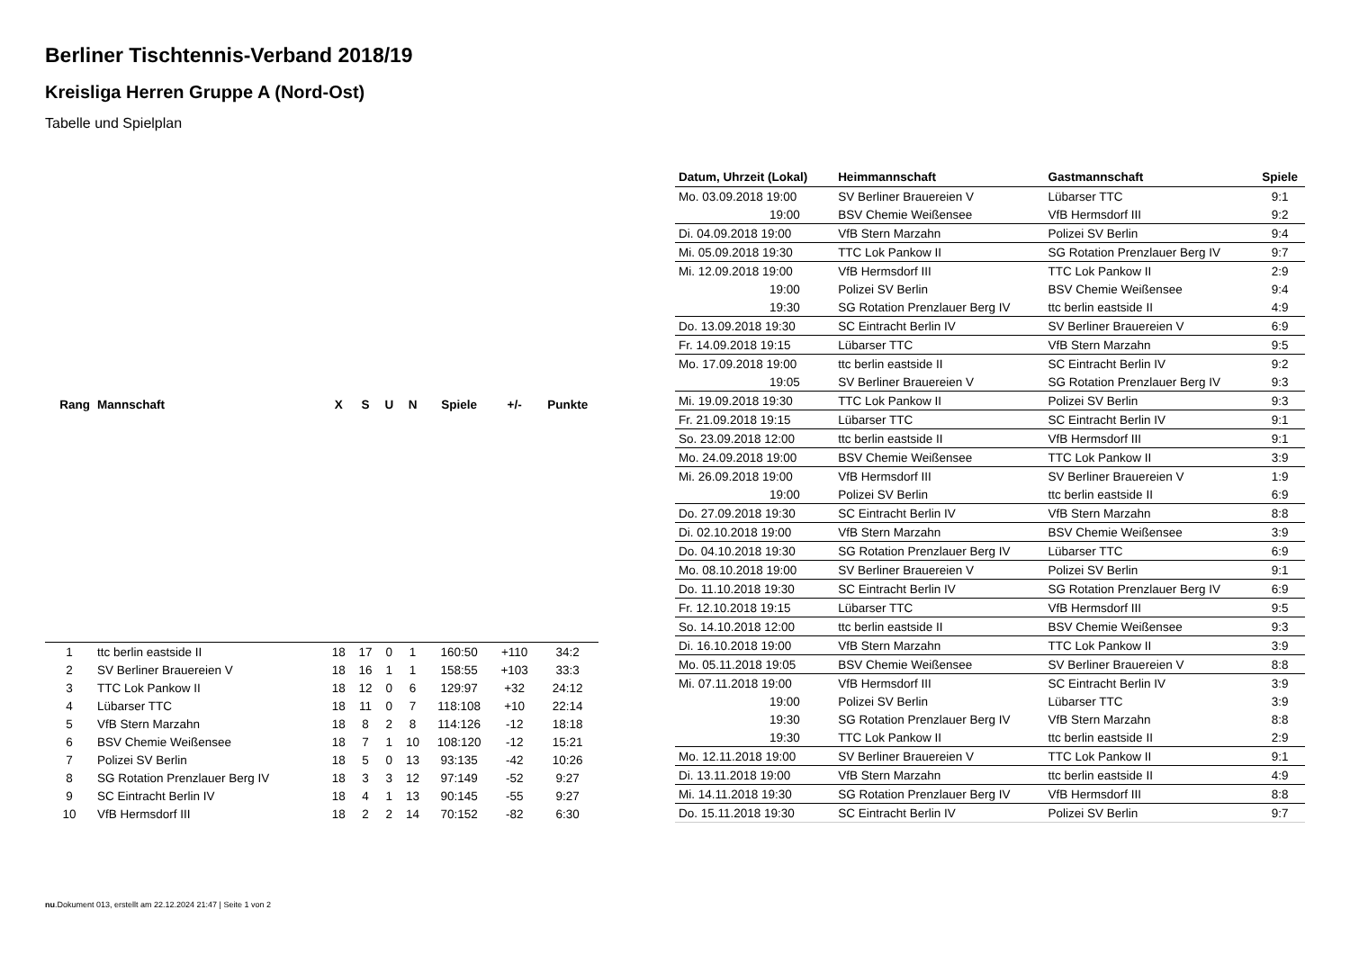Berliner Tischtennis-Verband 2018/19
Kreisliga Herren Gruppe A (Nord-Ost)
Tabelle und Spielplan
| Rang | Mannschaft | X | S | U | N | Spiele | +/- | Punkte |
| --- | --- | --- | --- | --- | --- | --- | --- | --- |
| 1 | ttc berlin eastside II | 18 | 17 | 0 | 1 | 160:50 | +110 | 34:2 |
| 2 | SV Berliner Brauereien V | 18 | 16 | 1 | 1 | 158:55 | +103 | 33:3 |
| 3 | TTC Lok Pankow II | 18 | 12 | 0 | 6 | 129:97 | +32 | 24:12 |
| 4 | Lübarser TTC | 18 | 11 | 0 | 7 | 118:108 | +10 | 22:14 |
| 5 | VfB Stern Marzahn | 18 | 8 | 2 | 8 | 114:126 | -12 | 18:18 |
| 6 | BSV Chemie Weißensee | 18 | 7 | 1 | 10 | 108:120 | -12 | 15:21 |
| 7 | Polizei SV Berlin | 18 | 5 | 0 | 13 | 93:135 | -42 | 10:26 |
| 8 | SG Rotation Prenzlauer Berg IV | 18 | 3 | 3 | 12 | 97:149 | -52 | 9:27 |
| 9 | SC Eintracht Berlin IV | 18 | 4 | 1 | 13 | 90:145 | -55 | 9:27 |
| 10 | VfB Hermsdorf III | 18 | 2 | 2 | 14 | 70:152 | -82 | 6:30 |
| Datum, Uhrzeit (Lokal) | Heimmannschaft | Gastmannschaft | Spiele |
| --- | --- | --- | --- |
| Mo. 03.09.2018 19:00 | SV Berliner Brauereien V | Lübarser TTC | 9:1 |
| 19:00 | BSV Chemie Weißensee | VfB Hermsdorf III | 9:2 |
| Di. 04.09.2018 19:00 | VfB Stern Marzahn | Polizei SV Berlin | 9:4 |
| Mi. 05.09.2018 19:30 | TTC Lok Pankow II | SG Rotation Prenzlauer Berg IV | 9:7 |
| Mi. 12.09.2018 19:00 | VfB Hermsdorf III | TTC Lok Pankow II | 2:9 |
| 19:00 | Polizei SV Berlin | BSV Chemie Weißensee | 9:4 |
| 19:30 | SG Rotation Prenzlauer Berg IV | ttc berlin eastside II | 4:9 |
| Do. 13.09.2018 19:30 | SC Eintracht Berlin IV | SV Berliner Brauereien V | 6:9 |
| Fr. 14.09.2018 19:15 | Lübarser TTC | VfB Stern Marzahn | 9:5 |
| Mo. 17.09.2018 19:00 | ttc berlin eastside II | SC Eintracht Berlin IV | 9:2 |
| 19:05 | SV Berliner Brauereien V | SG Rotation Prenzlauer Berg IV | 9:3 |
| Mi. 19.09.2018 19:30 | TTC Lok Pankow II | Polizei SV Berlin | 9:3 |
| Fr. 21.09.2018 19:15 | Lübarser TTC | SC Eintracht Berlin IV | 9:1 |
| So. 23.09.2018 12:00 | ttc berlin eastside II | VfB Hermsdorf III | 9:1 |
| Mo. 24.09.2018 19:00 | BSV Chemie Weißensee | TTC Lok Pankow II | 3:9 |
| Mi. 26.09.2018 19:00 | VfB Hermsdorf III | SV Berliner Brauereien V | 1:9 |
| 19:00 | Polizei SV Berlin | ttc berlin eastside II | 6:9 |
| Do. 27.09.2018 19:30 | SC Eintracht Berlin IV | VfB Stern Marzahn | 8:8 |
| Di. 02.10.2018 19:00 | VfB Stern Marzahn | BSV Chemie Weißensee | 3:9 |
| Do. 04.10.2018 19:30 | SG Rotation Prenzlauer Berg IV | Lübarser TTC | 6:9 |
| Mo. 08.10.2018 19:00 | SV Berliner Brauereien V | Polizei SV Berlin | 9:1 |
| Do. 11.10.2018 19:30 | SC Eintracht Berlin IV | SG Rotation Prenzlauer Berg IV | 6:9 |
| Fr. 12.10.2018 19:15 | Lübarser TTC | VfB Hermsdorf III | 9:5 |
| So. 14.10.2018 12:00 | ttc berlin eastside II | BSV Chemie Weißensee | 9:3 |
| Di. 16.10.2018 19:00 | VfB Stern Marzahn | TTC Lok Pankow II | 3:9 |
| Mo. 05.11.2018 19:05 | BSV Chemie Weißensee | SV Berliner Brauereien V | 8:8 |
| Mi. 07.11.2018 19:00 | VfB Hermsdorf III | SC Eintracht Berlin IV | 3:9 |
| 19:00 | Polizei SV Berlin | Lübarser TTC | 3:9 |
| 19:30 | SG Rotation Prenzlauer Berg IV | VfB Stern Marzahn | 8:8 |
| 19:30 | TTC Lok Pankow II | ttc berlin eastside II | 2:9 |
| Mo. 12.11.2018 19:00 | SV Berliner Brauereien V | TTC Lok Pankow II | 9:1 |
| Di. 13.11.2018 19:00 | VfB Stern Marzahn | ttc berlin eastside II | 4:9 |
| Mi. 14.11.2018 19:30 | SG Rotation Prenzlauer Berg IV | VfB Hermsdorf III | 8:8 |
| Do. 15.11.2018 19:30 | SC Eintracht Berlin IV | Polizei SV Berlin | 9:7 |
nu.Dokument 013, erstellt am 22.12.2024 21:47 | Seite 1 von 2